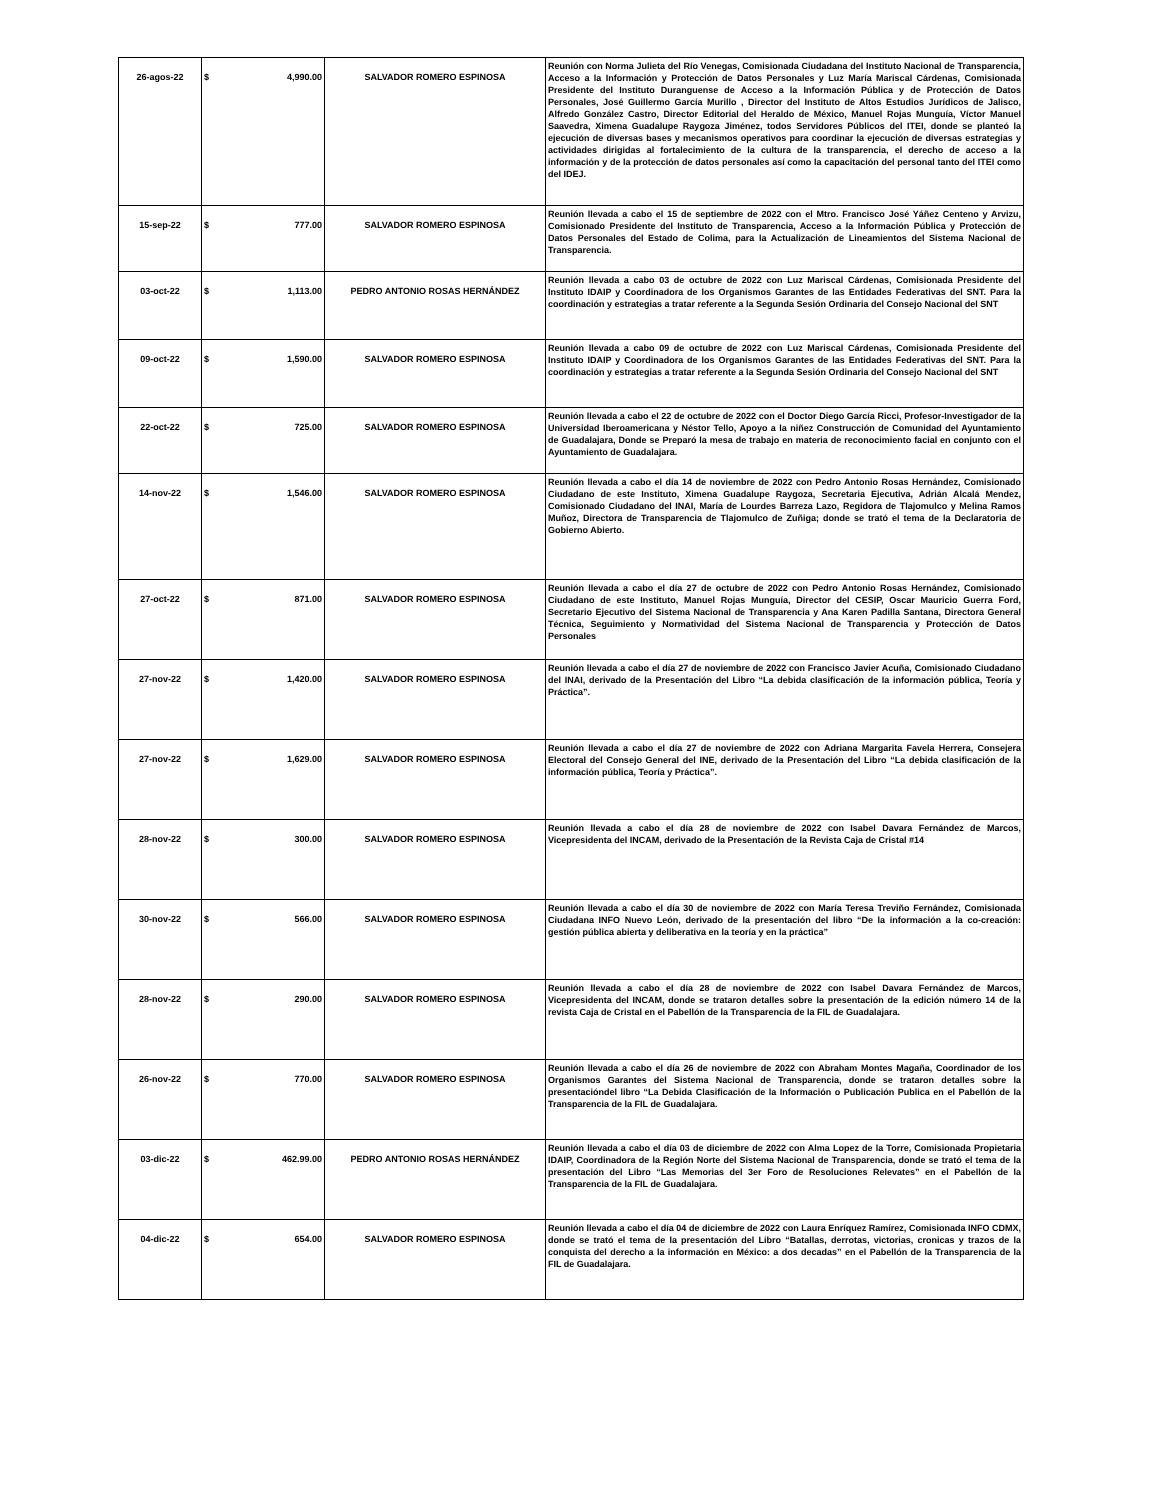| 26-agos-22 | $ 4,990.00 | SALVADOR ROMERO ESPINOSA | Reunión con Norma Julieta del Río Venegas, Comisionada Ciudadana del Instituto Nacional de Transparencia, Acceso a la Información y Protección de Datos Personales y Luz María Mariscal Cárdenas, Comisionada Presidente del Instituto Duranguense de Acceso a la Información Pública y de Protección de Datos Personales, José Guillermo García Murillo , Director del Instituto de Altos Estudios Jurídicos de Jalisco, Alfredo González Castro, Director Editorial del Heraldo de México, Manuel Rojas Munguía, Víctor Manuel Saavedra, Ximena Guadalupe Raygoza Jiménez, todos Servidores Públicos del ITEI, donde se planteó la ejecución de diversas bases y mecanismos operativos para coordinar la ejecución de diversas estrategias y actividades dirigidas al fortalecimiento de la cultura de la transparencia, el derecho de acceso a la información y de la protección de datos personales así como la capacitación del personal tanto del ITEI como del IDEJ. |
| 15-sep-22 | $ 777.00 | SALVADOR ROMERO ESPINOSA | Reunión llevada a cabo el 15 de septiembre de 2022 con el Mtro. Francisco José Yáñez Centeno y Arvizu, Comisionado Presidente del Instituto de Transparencia, Acceso a la Información Pública y Protección de Datos Personales del Estado de Colima, para la Actualización de Lineamientos del Sistema Nacional de Transparencia. |
| 03-oct-22 | $ 1,113.00 | PEDRO ANTONIO ROSAS HERNÁNDEZ | Reunión llevada a cabo 03 de octubre de 2022 con Luz Mariscal Cárdenas, Comisionada Presidente del Instituto IDAIP y Coordinadora de los Organismos Garantes de las Entidades Federativas del SNT. Para la coordinación y estrategias a tratar referente a la Segunda Sesión Ordinaria del Consejo Nacional del SNT |
| 09-oct-22 | $ 1,590.00 | SALVADOR ROMERO ESPINOSA | Reunión llevada a cabo 09 de octubre de 2022 con Luz Mariscal Cárdenas, Comisionada Presidente del Instituto IDAIP y Coordinadora de los Organismos Garantes de las Entidades Federativas del SNT. Para la coordinación y estrategias a tratar referente a la Segunda Sesión Ordinaria del Consejo Nacional del SNT |
| 22-oct-22 | $ 725.00 | SALVADOR ROMERO ESPINOSA | Reunión llevada a cabo el 22 de octubre de 2022 con el Doctor Diego García Ricci, Profesor-Investigador de la Universidad Iberoamericana y Néstor Tello, Apoyo a la niñez Construcción de Comunidad del Ayuntamiento de Guadalajara, Donde se Preparó la mesa de trabajo en materia de reconocimiento facial en conjunto con el Ayuntamiento de Guadalajara. |
| 14-nov-22 | $ 1,546.00 | SALVADOR ROMERO ESPINOSA | Reunión llevada a cabo el día 14 de noviembre de 2022 con Pedro Antonio Rosas Hernández, Comisionado Ciudadano de este Instituto, Ximena Guadalupe Raygoza, Secretaria Ejecutiva, Adrián Alcalá Mendez, Comisionado Ciudadano del INAI, María de Lourdes Barreza Lazo, Regidora de Tlajomulco y Melina Ramos Muñoz, Directora de Transparencia de Tlajomulco de Zuñiga; donde se trató el tema de la Declaratoria de Gobierno Abierto. |
| 27-oct-22 | $ 871.00 | SALVADOR ROMERO ESPINOSA | Reunión llevada a cabo el día 27 de octubre de 2022 con Pedro Antonio Rosas Hernández, Comisionado Ciudadano de este Instituto, Manuel Rojas Munguía, Director del CESIP, Oscar Mauricio Guerra Ford, Secretario Ejecutivo del Sistema Nacional de Transparencia y Ana Karen Padilla Santana, Directora General Técnica, Seguimiento y Normatividad del Sistema Nacional de Transparencia y Protección de Datos Personales |
| 27-nov-22 | $ 1,420.00 | SALVADOR ROMERO ESPINOSA | Reunión llevada a cabo el día 27 de noviembre de 2022 con Francisco Javier Acuña, Comisionado Ciudadano del INAI, derivado de la Presentación del Libro “La debida clasificación de la información pública, Teoría y Práctica”. |
| 27-nov-22 | $ 1,629.00 | SALVADOR ROMERO ESPINOSA | Reunión llevada a cabo el día 27 de noviembre de 2022 con Adriana Margarita Favela Herrera, Consejera Electoral del Consejo General del INE, derivado de la Presentación del Libro “La debida clasificación de la información pública, Teoría y Práctica”. |
| 28-nov-22 | $ 300.00 | SALVADOR ROMERO ESPINOSA | Reunión llevada a cabo el día 28 de noviembre de 2022 con Isabel Davara Fernández de Marcos, Vicepresidenta del INCAM, derivado de la Presentación de la Revista Caja de Cristal #14 |
| 30-nov-22 | $ 566.00 | SALVADOR ROMERO ESPINOSA | Reunión llevada a cabo el día 30 de noviembre de 2022 con María Teresa Treviño Fernández, Comisionada Ciudadana INFO Nuevo León, derivado de la presentación del libro “De la información a la co-creación: gestión pública abierta y deliberativa en la teoría y en la práctica” |
| 28-nov-22 | $ 290.00 | SALVADOR ROMERO ESPINOSA | Reunión llevada a cabo el día 28 de noviembre de 2022 con Isabel Davara Fernández de Marcos, Vicepresidenta del INCAM, donde se trataron detalles sobre la presentación de la edición número 14 de la revista Caja de Cristal en el Pabellón de la Transparencia de la FIL de Guadalajara. |
| 26-nov-22 | $ 770.00 | SALVADOR ROMERO ESPINOSA | Reunión llevada a cabo el día 26 de noviembre de 2022 con Abraham Montes Magaña, Coordinador de los Organismos Garantes del Sistema Nacional de Transparencia, donde se trataron detalles sobre la presentacióndel libro “La Debida Clasificación de la Información o Publicación Publica en el Pabellón de la Transparencia de la FIL de Guadalajara. |
| 03-dic-22 | $ 462.99.00 | PEDRO ANTONIO ROSAS HERNÁNDEZ | Reunión llevada a cabo el día 03 de diciembre de 2022 con Alma Lopez de la Torre, Comisionada Propietaria IDAIP, Coordinadora de la Región Norte del Sistema Nacional de Transparencia, donde se trató el tema de la presentación del Libro “Las Memorias del 3er Foro de Resoluciones Relevates” en el Pabellón de la Transparencia de la FIL de Guadalajara. |
| 04-dic-22 | $ 654.00 | SALVADOR ROMERO ESPINOSA | Reunión llevada a cabo el día 04 de diciembre de 2022 con Laura Enríquez Ramírez, Comisionada INFO CDMX, donde se trató el tema de la presentación del Libro “Batallas, derrotas, victorias, cronicas y trazos de la conquista del derecho a la información en México: a dos decadas” en el Pabellón de la Transparencia de la FIL de Guadalajara. |